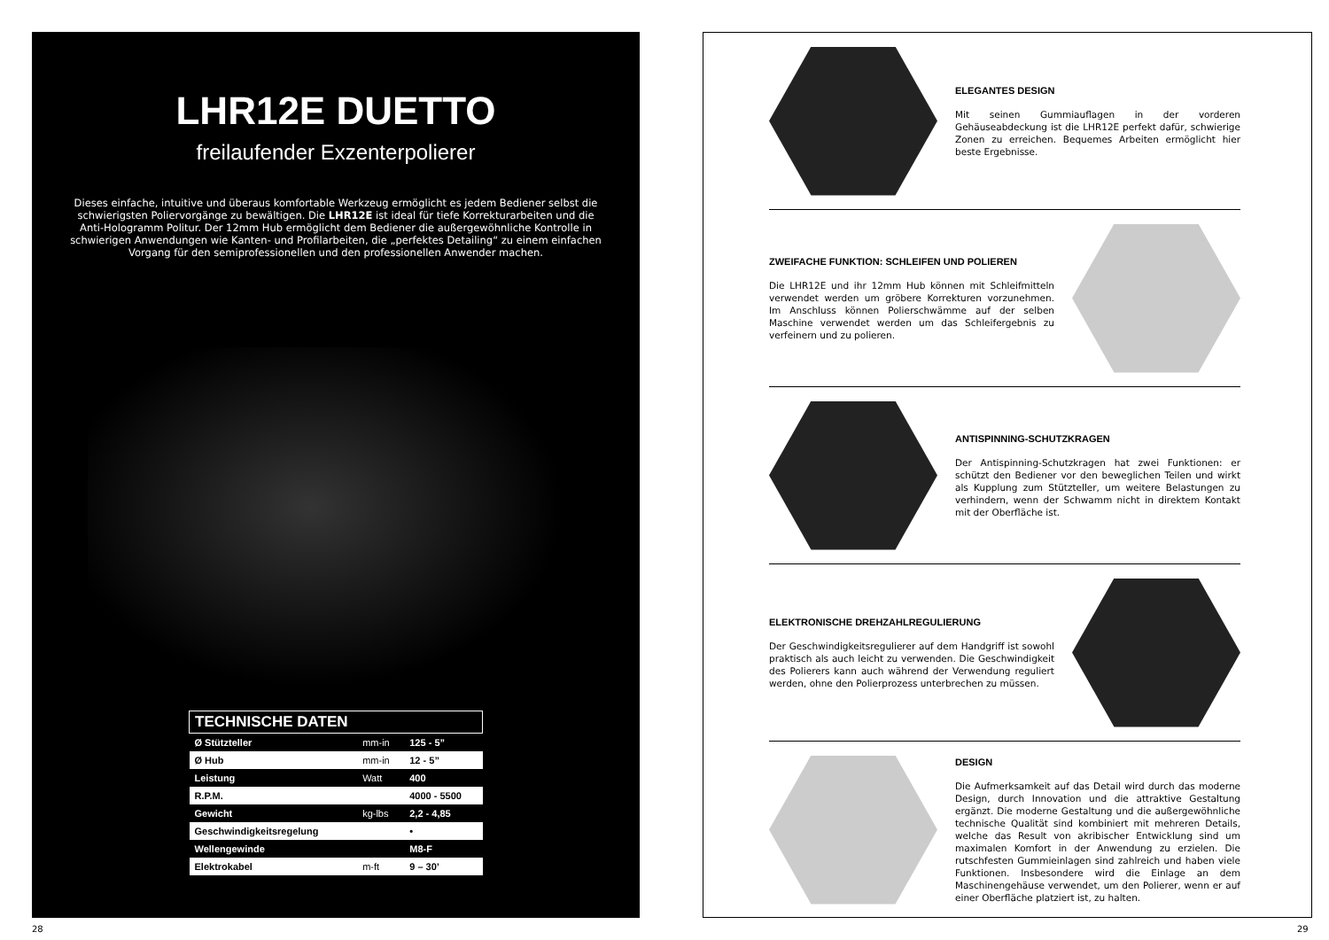LHR12E DUETTO
freilaufender Exzenterpolierer
Dieses einfache, intuitive und überaus komfortable Werkzeug ermöglicht es jedem Bediener selbst die schwierigsten Poliervorgänge zu bewältigen. Die LHR12E ist ideal für tiefe Korrekturarbeiten und die Anti-Hologramm Politur. Der 12mm Hub ermöglicht dem Bediener die außergewöhnliche Kontrolle in schwierigen Anwendungen wie Kanten- und Profilarbeiten, die „perfektes Detailing“ zu einem einfachen Vorgang für den semiprofessionellen und den professionellen Anwender machen.
| TECHNISCHE DATEN | | |
| --- | --- | --- |
| Ø Stützteller | mm-in | 125 - 5” |
| Ø Hub | mm-in | 12 - 5” |
| Leistung | Watt | 400 |
| R.P.M. | | 4000 - 5500 |
| Gewicht | kg-lbs | 2,2 - 4,85 |
| Geschwindigkeitsregelung | | • |
| Wellengewinde | | M8-F |
| Elektrokabel | m-ft | 9 – 30’ |
ELEGANTES DESIGN
Mit seinen Gummiauflagen in der vorderen Gehäuseabdeckung ist die LHR12E perfekt dafür, schwierige Zonen zu erreichen. Bequemes Arbeiten ermöglicht hier beste Ergebnisse.
ZWEIFACHE FUNKTION: SCHLEIFEN UND POLIEREN
Die LHR12E und ihr 12mm Hub können mit Schleifmitteln verwendet werden um gröbere Korrekturen vorzunehmen. Im Anschluss können Polierschwämme auf der selben Maschine verwendet werden um das Schleifergebnis zu verfeinern und zu polieren.
ANTISPINNING-SCHUTZKRAGEN
Der Antispinning-Schutzkragen hat zwei Funktionen: er schützt den Bediener vor den beweglichen Teilen und wirkt als Kupplung zum Stützteller, um weitere Belastungen zu verhindern, wenn der Schwamm nicht in direktem Kontakt mit der Oberfläche ist.
ELEKTRONISCHE DREHZAHLREGULIERUNG
Der Geschwindigkeitsregulierer auf dem Handgriff ist sowohl praktisch als auch leicht zu verwenden. Die Geschwindigkeit des Polierers kann auch während der Verwendung reguliert werden, ohne den Polierprozess unterbrechen zu müssen.
DESIGN
Die Aufmerksamkeit auf das Detail wird durch das moderne Design, durch Innovation und die attraktive Gestaltung ergänzt. Die moderne Gestaltung und die außergewöhnliche technische Qualität sind kombiniert mit mehreren Details, welche das Result von akribischer Entwicklung sind um maximalen Komfort in der Anwendung zu erzielen. Die rutschfesten Gummieinlagen sind zahlreich und haben viele Funktionen. Insbesondere wird die Einlage an dem Maschinengehäuse verwendet, um den Polierer, wenn er auf einer Oberfläche platziert ist, zu halten.
28 29